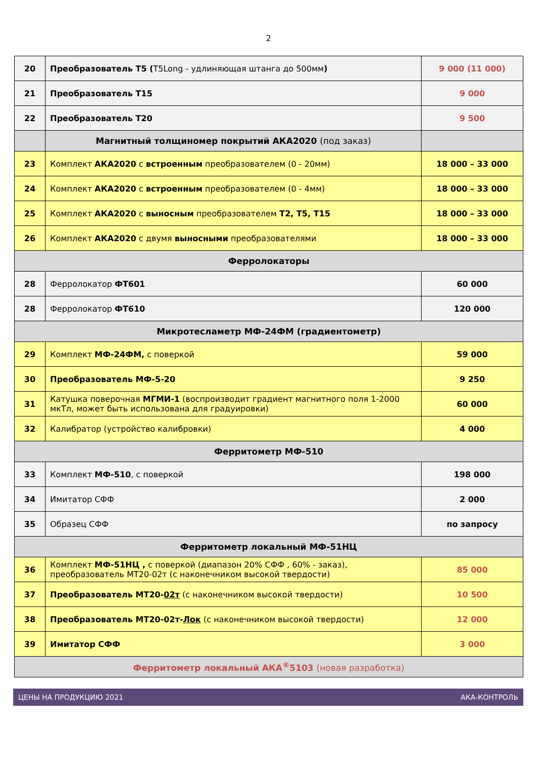2
| 20 | Преобразователь Т5 ( T5Long - удлиняющая штанга до 500мм ) | 9 000 (11 000) |
| 21 | Преобразователь Т15 | 9 000 |
| 22 | Преобразователь Т20 | 9 500 |
| | Магнитный толщиномер покрытий АКА2020 (под заказ) | |
| 23 | Комплект АКА2020 с встроенным преобразователем (0 - 20мм) | 18 000 – 33 000 |
| 24 | Комплект АКА2020 с встроенным преобразователем (0 - 4мм) | 18 000 – 33 000 |
| 25 | Комплект АКА2020 с выносным преобразователем Т2, Т5, Т15 | 18 000 – 33 000 |
| 26 | Комплект АКА2020 с двумя выносными преобразователями | 18 000 – 33 000 |
| Ферролокаторы | | |
| 28 | Ферролокатор ФТ601 | 60 000 |
| 28 | Ферролокатор ФТ610 | 120 000 |
| Микротесламетр МФ-24ФМ (градиентометр) | | |
| 29 | Комплект МФ-24ФМ, с поверкой | 59 000 |
| 30 | Преобразователь МФ-5-20 | 9 250 |
| 31 | Катушка поверочная МГМИ-1 (воспроизводит градиент магнитного поля 1-2000 мкТл, может быть использована для градуировки) | 60 000 |
| 32 | Калибратор (устройство калибровки) | 4 000 |
| Ферритометр МФ-510 | | |
| 33 | Комплект МФ-510 , с поверкой | 198 000 |
| 34 | Имитатор СФФ | 2 000 |
| 35 | Образец СФФ | по запросу |
| Ферритометр локальный МФ-51НЦ | | |
| 36 | Комплект МФ-51НЦ , с поверкой (диапазон 20% СФФ , 60% - заказ), преобразователь МТ20-02т (с наконечником высокой твердости) | 85 000 |
| 37 | Преобразователь МТ20- 02т (с наконечником высокой твердости) | 10 500 |
| 38 | Преобразователь МТ20-02т- Лок (с наконечником высокой твердости) | 12 000 |
| 39 | Имитатор СФФ | 3 000 |
| Ферритометр локальный АКА<sup>®</sup>5103 (новая разработка) | | |
ЦЕНЫ НА ПРОДУКЦИЮ 2021 АКА-КОНТРОЛЬ